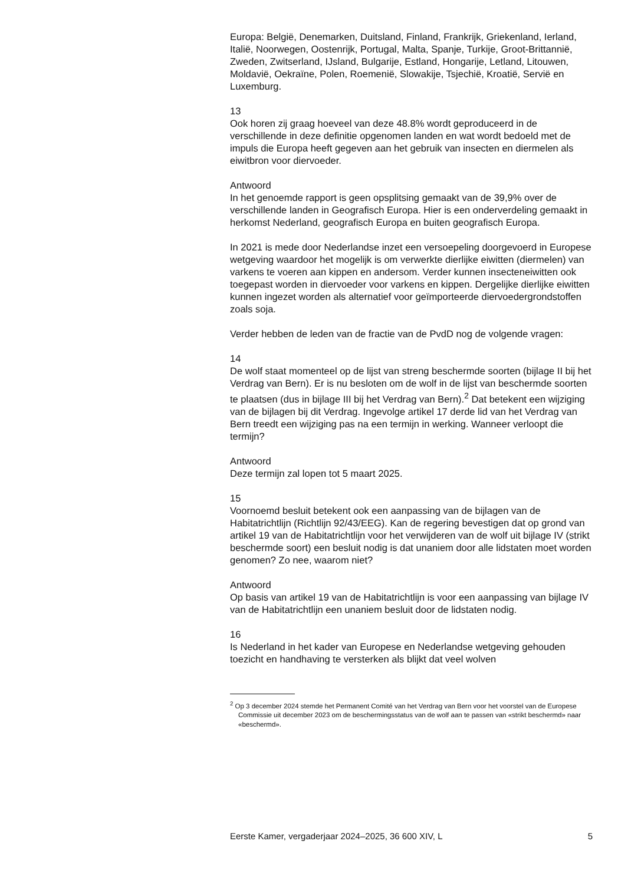Europa: België, Denemarken, Duitsland, Finland, Frankrijk, Griekenland, Ierland, Italië, Noorwegen, Oostenrijk, Portugal, Malta, Spanje, Turkije, Groot-Brittannië, Zweden, Zwitserland, IJsland, Bulgarije, Estland, Hongarije, Letland, Litouwen, Moldavië, Oekraïne, Polen, Roemenië, Slowakije, Tsjechië, Kroatië, Servië en Luxemburg.
13
Ook horen zij graag hoeveel van deze 48.8% wordt geproduceerd in de verschillende in deze definitie opgenomen landen en wat wordt bedoeld met de impuls die Europa heeft gegeven aan het gebruik van insecten en diermelen als eiwitbron voor diervoeder.
Antwoord
In het genoemde rapport is geen opsplitsing gemaakt van de 39,9% over de verschillende landen in Geografisch Europa. Hier is een onderverdeling gemaakt in herkomst Nederland, geografisch Europa en buiten geografisch Europa.
In 2021 is mede door Nederlandse inzet een versoepeling doorgevoerd in Europese wetgeving waardoor het mogelijk is om verwerkte dierlijke eiwitten (diermelen) van varkens te voeren aan kippen en andersom. Verder kunnen insecteneiwitten ook toegepast worden in diervoeder voor varkens en kippen. Dergelijke dierlijke eiwitten kunnen ingezet worden als alternatief voor geïmporteerde diervoedergrondstoffen zoals soja.
Verder hebben de leden van de fractie van de PvdD nog de volgende vragen:
14
De wolf staat momenteel op de lijst van streng beschermde soorten (bijlage II bij het Verdrag van Bern). Er is nu besloten om de wolf in de lijst van beschermde soorten te plaatsen (dus in bijlage III bij het Verdrag van Bern).<sup>2</sup> Dat betekent een wijziging van de bijlagen bij dit Verdrag. Ingevolge artikel 17 derde lid van het Verdrag van Bern treedt een wijziging pas na een termijn in werking. Wanneer verloopt die termijn?
Antwoord
Deze termijn zal lopen tot 5 maart 2025.
15
Voornoemd besluit betekent ook een aanpassing van de bijlagen van de Habitatrichtlijn (Richtlijn 92/43/EEG). Kan de regering bevestigen dat op grond van artikel 19 van de Habitatrichtlijn voor het verwijderen van de wolf uit bijlage IV (strikt beschermde soort) een besluit nodig is dat unaniem door alle lidstaten moet worden genomen? Zo nee, waarom niet?
Antwoord
Op basis van artikel 19 van de Habitatrichtlijn is voor een aanpassing van bijlage IV van de Habitatrichtlijn een unaniem besluit door de lidstaten nodig.
16
Is Nederland in het kader van Europese en Nederlandse wetgeving gehouden toezicht en handhaving te versterken als blijkt dat veel wolven
<sup>2</sup> Op 3 december 2024 stemde het Permanent Comité van het Verdrag van Bern voor het voorstel van de Europese Commissie uit december 2023 om de beschermingsstatus van de wolf aan te passen van «strikt beschermd» naar «beschermd».
Eerste Kamer, vergaderjaar 2024–2025, 36 600 XIV, L 5